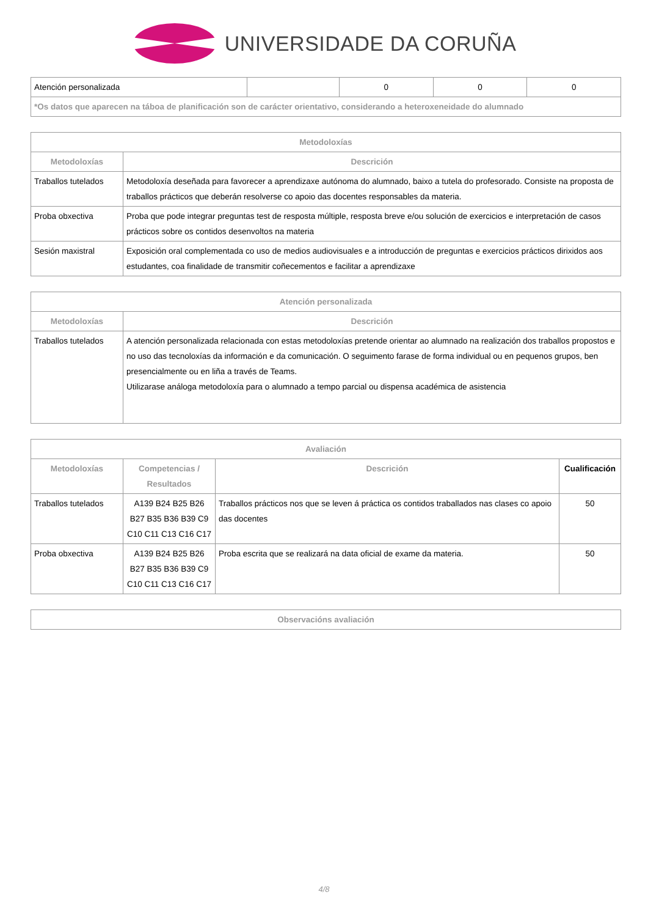UNIVERSIDADE DA CORUÑA
| Atención personalizada | | 0 | 0 | 0 |
| *Os datos que aparecen na táboa de planificación son de carácter orientativo, considerando a heteroxeneidade do alumnado | | | | |
| Metodoloxías | |
| --- | --- |
| Metodoloxías | Descrición |
| Traballos tutelados | Metodoloxía deseñada para favorecer a aprendizaxe autónoma do alumnado, baixo a tutela do profesorado. Consiste na proposta de traballos prácticos que deberán resolverse co apoio das docentes responsables da materia. |
| Proba obxectiva | Proba que pode integrar preguntas test de resposta múltiple, resposta breve e/ou solución de exercicios e interpretación de casos prácticos sobre os contidos desenvoltos na materia |
| Sesión maxistral | Exposición oral complementada co uso de medios audiovisuales e a introducción de preguntas e exercicios prácticos dirixidos aos estudantes, coa finalidade de transmitir coñecementos e facilitar a aprendizaxe |
| Atención personalizada | |
| --- | --- |
| Metodoloxías | Descrición |
| Traballos tutelados | A atención personalizada relacionada con estas metodoloxías pretende orientar ao alumnado na realización dos traballos propostos e no uso das tecnoloxías da información e da comunicación. O seguimento farase de forma individual ou en pequenos grupos, ben presencialmente ou en liña a través de Teams. Utilizarase análoga metodoloxía para o alumnado a tempo parcial ou dispensa académica de asistencia |
| Avaliación | | | |
| --- | --- | --- | --- |
| Metodoloxías | Competencias / Resultados | Descrición | Cualificación |
| Traballos tutelados | A139 B24 B25 B26 B27 B35 B36 B39 C9 C10 C11 C13 C16 C17 | Traballos prácticos nos que se leven á práctica os contidos traballados nas clases co apoio das docentes | 50 |
| Proba obxectiva | A139 B24 B25 B26 B27 B35 B36 B39 C9 C10 C11 C13 C16 C17 | Proba escrita que se realizará na data oficial de exame da materia. | 50 |
| Observacións avaliación |
| --- |
4/8